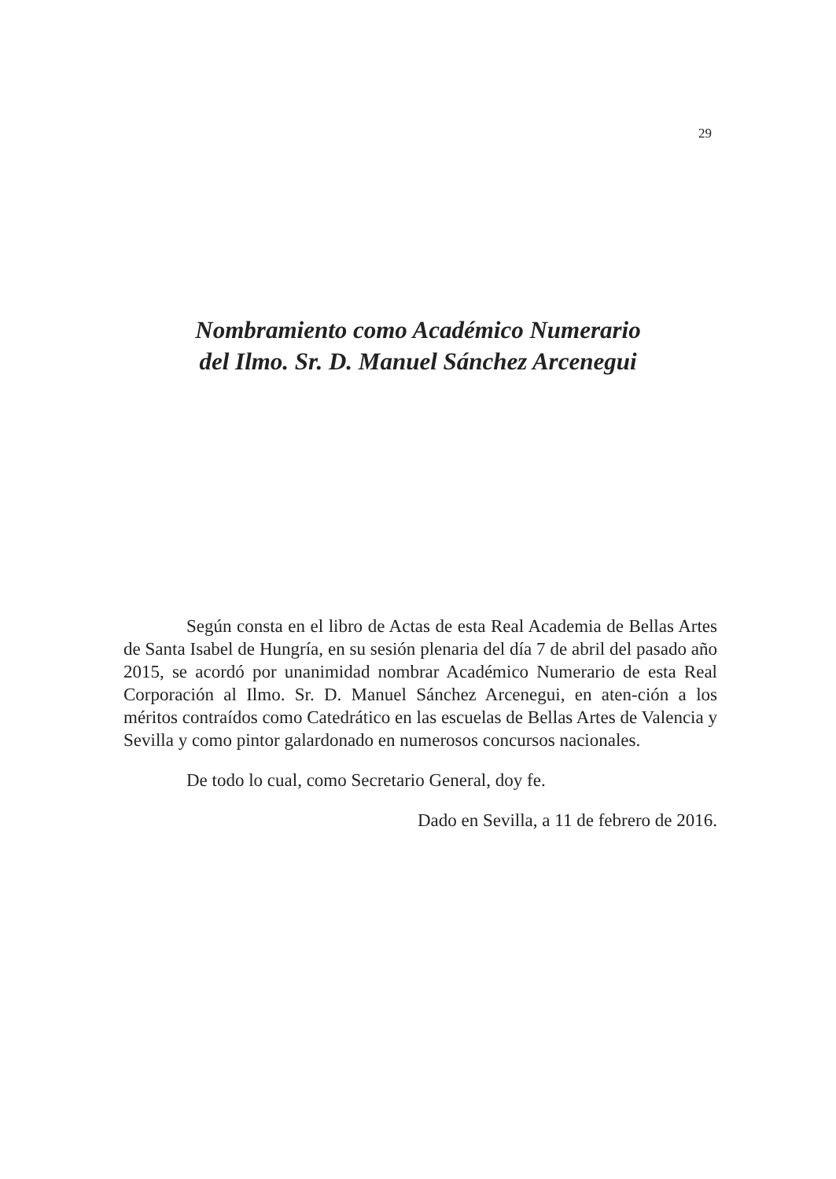29
Nombramiento como Académico Numerario
del Ilmo. Sr. D. Manuel Sánchez Arcenegui
Según consta en el libro de Actas de esta Real Academia de Bellas Artes de Santa Isabel de Hungría, en su sesión plenaria del día 7 de abril del pasado año 2015, se acordó por unanimidad nombrar Académico Numerario de esta Real Corporación al Ilmo. Sr. D. Manuel Sánchez Arcenegui, en aten-ción a los méritos contraídos como Catedrático en las escuelas de Bellas Artes de Valencia y Sevilla y como pintor galardonado en numerosos concursos nacionales.
De todo lo cual, como Secretario General, doy fe.
Dado en Sevilla, a 11 de febrero de 2016.